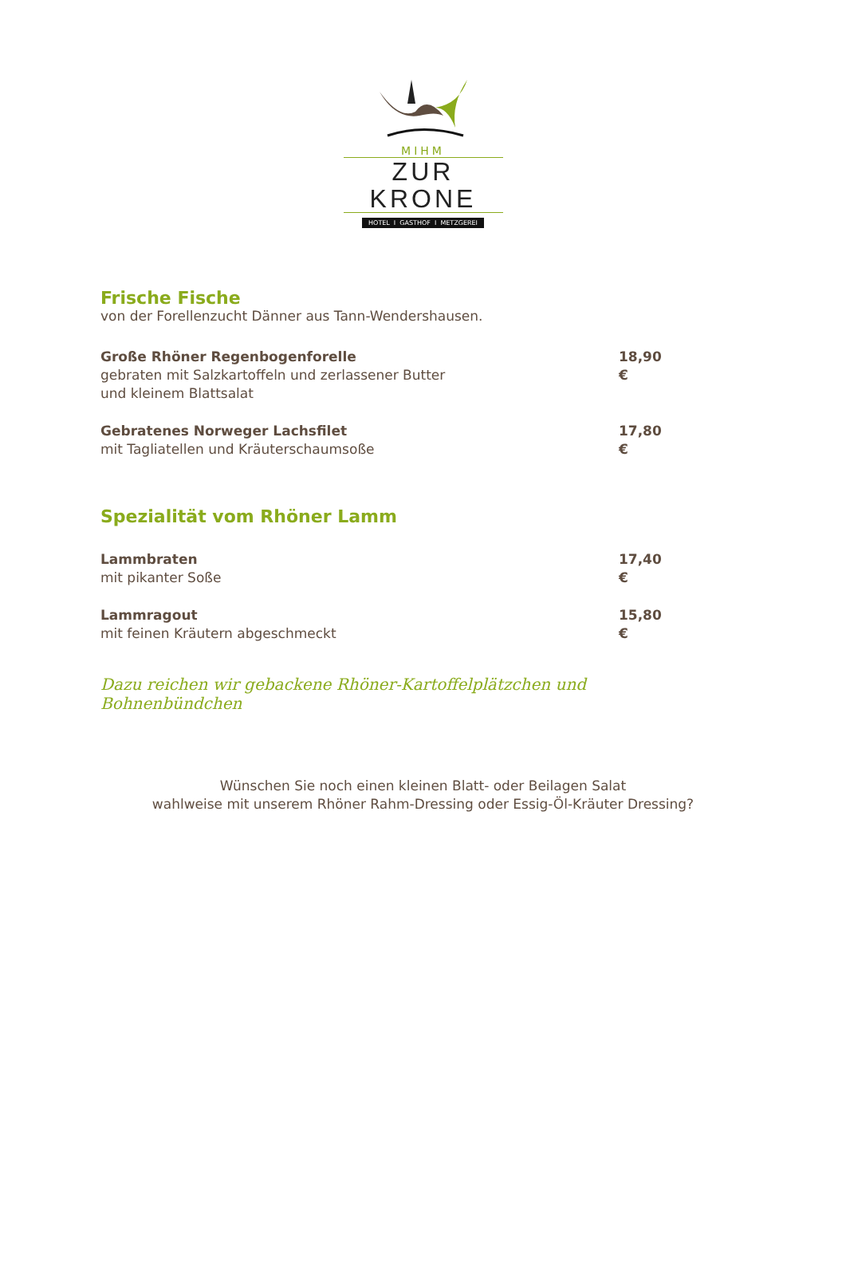MIHM
ZUR KRONE
HOTEL I GASTHOF I METZGEREI
Frische Fische
von der Forellenzucht Dänner aus Tann-Wendershausen.
Große Rhöner Regenbogenforelle
gebraten mit Salzkartoffeln und zerlassener Butter
und kleinem Blattsalat
18,90 €
Gebratenes Norweger Lachsfilet
mit Tagliatellen und Kräuterschaumsoße
17,80 €
Spezialität vom Rhöner Lamm
Lammbraten
mit pikanter Soße
17,40 €
Lammragout
mit feinen Kräutern abgeschmeckt
15,80 €
Dazu reichen wir gebackene Rhöner-Kartoffelplätzchen und Bohnenbündchen
Wünschen Sie noch einen kleinen Blatt- oder Beilagen Salat
wahlweise mit unserem Rhöner Rahm-Dressing oder Essig-Öl-Kräuter Dressing?